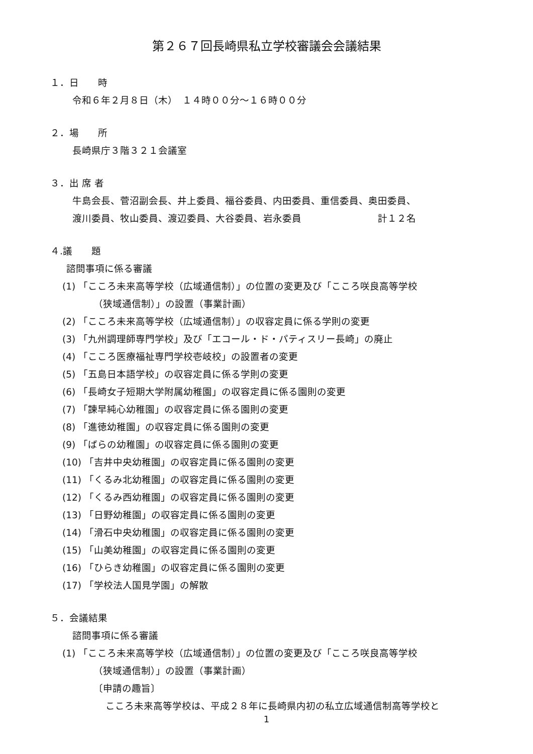第２６７回長崎県私立学校審議会会議結果
１．日　　時
令和６年２月８日（木）　１４時００分～１６時００分
２．場　　所
長崎県庁３階３２１会議室
３．出 席 者
牛島会長、菅沼副会長、井上委員、福谷委員、内田委員、重信委員、奥田委員、
渡川委員、牧山委員、渡辺委員、大谷委員、岩永委員　　　　　　　　計１２名
４.議　　題
諮問事項に係る審議
(1) 「こころ未来高等学校（広域通信制）」の位置の変更及び「こころ咲良高等学校
（狭域通信制）」の設置（事業計画）
(2) 「こころ未来高等学校（広域通信制）」の収容定員に係る学則の変更
(3) 「九州調理師専門学校」及び「エコール・ド・パティスリー長崎」の廃止
(4) 「こころ医療福祉専門学校壱岐校」の設置者の変更
(5) 「五島日本語学校」の収容定員に係る学則の変更
(6) 「長崎女子短期大学附属幼稚園」の収容定員に係る園則の変更
(7) 「諫早純心幼稚園」の収容定員に係る園則の変更
(8) 「進徳幼稚園」の収容定員に係る園則の変更
(9) 「ばらの幼稚園」の収容定員に係る園則の変更
(10) 「吉井中央幼稚園」の収容定員に係る園則の変更
(11) 「くるみ北幼稚園」の収容定員に係る園則の変更
(12) 「くるみ西幼稚園」の収容定員に係る園則の変更
(13) 「日野幼稚園」の収容定員に係る園則の変更
(14) 「滑石中央幼稚園」の収容定員に係る園則の変更
(15) 「山美幼稚園」の収容定員に係る園則の変更
(16) 「ひらき幼稚園」の収容定員に係る園則の変更
(17) 「学校法人国見学園」の解散
５．会議結果
諮問事項に係る審議
(1) 「こころ未来高等学校（広域通信制）」の位置の変更及び「こころ咲良高等学校
（狭域通信制）」の設置（事業計画）
〔申請の趣旨〕
こころ未来高等学校は、平成２８年に長崎県内初の私立広域通信制高等学校と
1